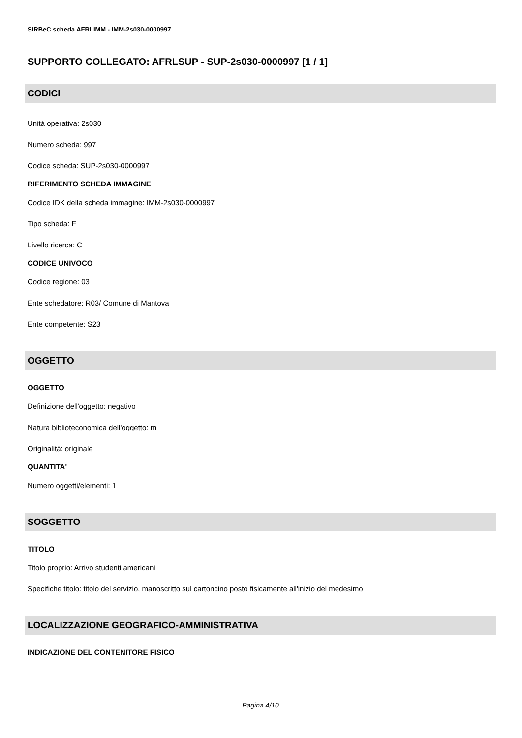SIRBeC scheda AFRLIMM - IMM-2s030-0000997
SUPPORTO COLLEGATO: AFRLSUP - SUP-2s030-0000997 [1 / 1]
CODICI
Unità operativa: 2s030
Numero scheda: 997
Codice scheda: SUP-2s030-0000997
RIFERIMENTO SCHEDA IMMAGINE
Codice IDK della scheda immagine: IMM-2s030-0000997
Tipo scheda: F
Livello ricerca: C
CODICE UNIVOCO
Codice regione: 03
Ente schedatore: R03/ Comune di Mantova
Ente competente: S23
OGGETTO
OGGETTO
Definizione dell'oggetto: negativo
Natura biblioteconomica dell'oggetto: m
Originalità: originale
QUANTITA'
Numero oggetti/elementi: 1
SOGGETTO
TITOLO
Titolo proprio: Arrivo studenti americani
Specifiche titolo: titolo del servizio, manoscritto sul cartoncino posto fisicamente all'inizio del medesimo
LOCALIZZAZIONE GEOGRAFICO-AMMINISTRATIVA
INDICAZIONE DEL CONTENITORE FISICO
Pagina 4/10